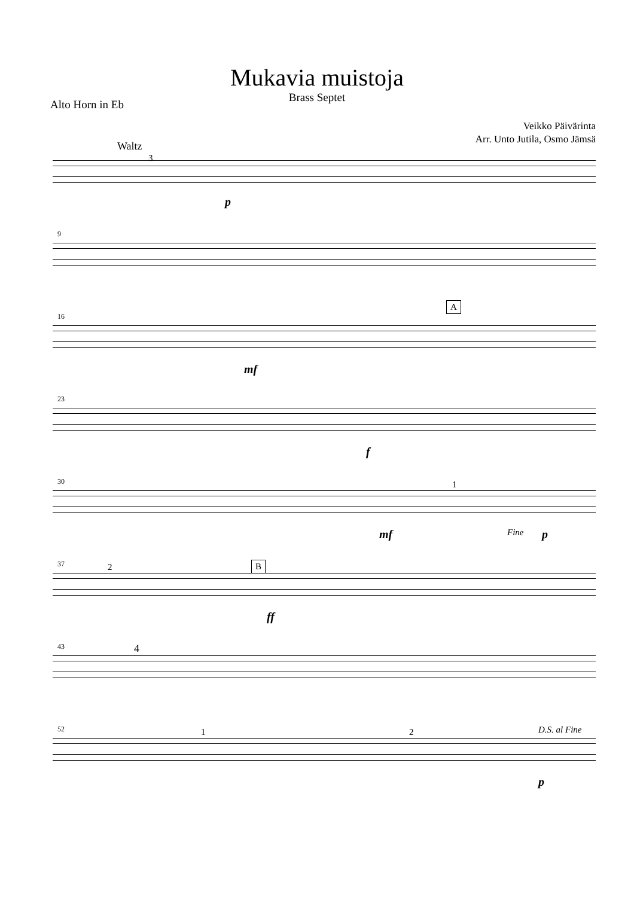Mukavia muistoja
Brass Septet
Alto Horn in Eb
Veikko Päivärinta
Arr. Unto Jutila, Osmo Jämsä
Waltz
3
p
9
16
A
mf
23
f
30 1
mf Fine p
37 2 B
ff
43 4
52 1 2 D.S. al Fine
p